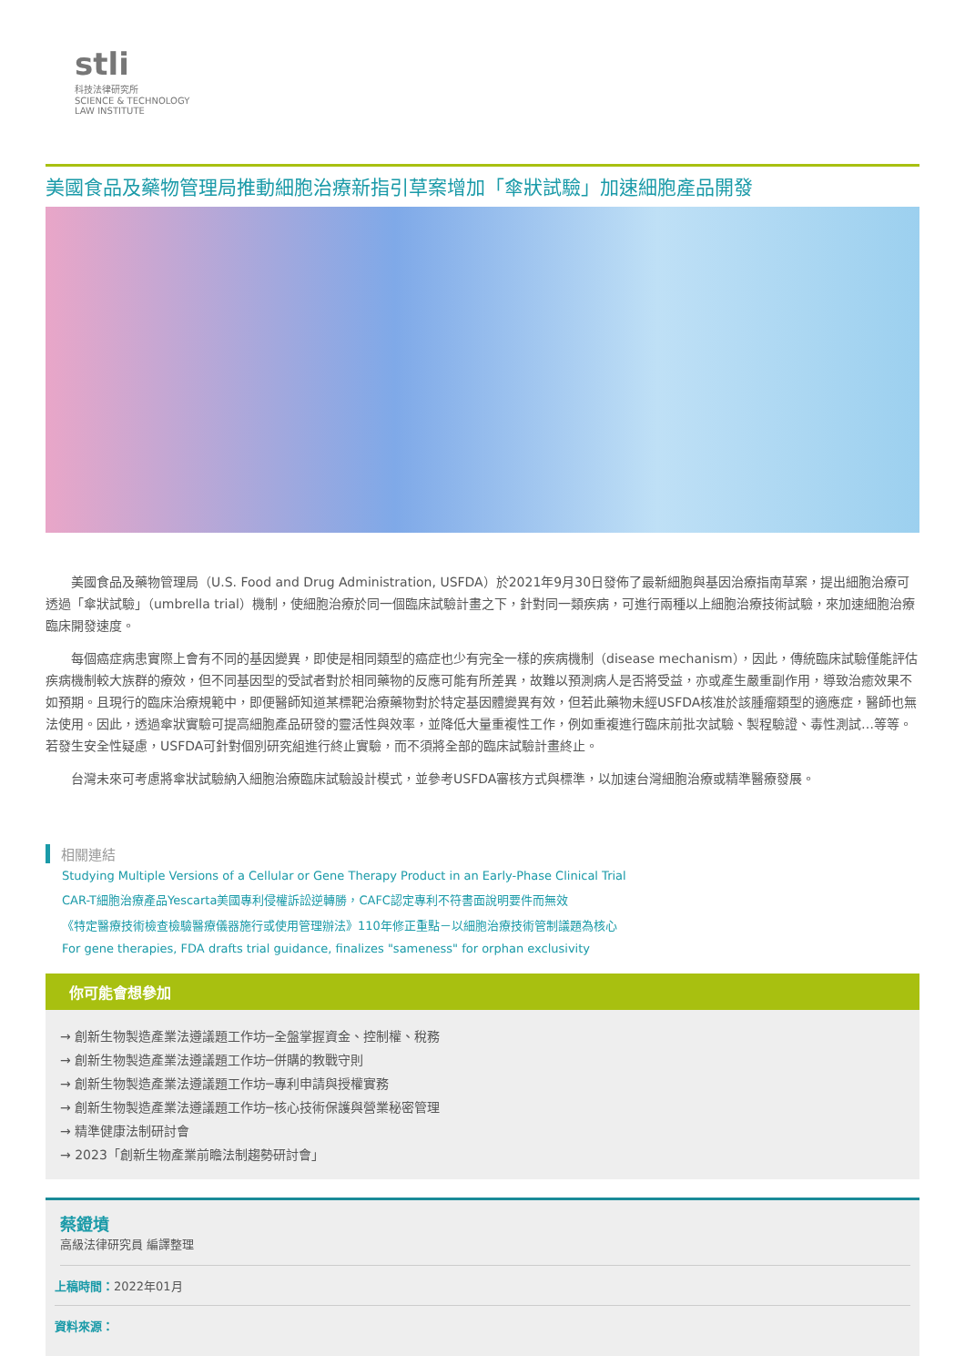stli
科技法律研究所
SCIENCE & TECHNOLOGY
LAW INSTITUTE
美國食品及藥物管理局推動細胞治療新指引草案增加「傘狀試驗」加速細胞產品開發
美國食品及藥物管理局（U.S. Food and Drug Administration, USFDA）於2021年9月30日發佈了最新細胞與基因治療指南草案，提出細胞治療可透過「傘狀試驗」（umbrella trial）機制，使細胞治療於同一個臨床試驗計畫之下，針對同一類疾病，可進行兩種以上細胞治療技術試驗，來加速細胞治療臨床開發速度。
每個癌症病患實際上會有不同的基因變異，即使是相同類型的癌症也少有完全一樣的疾病機制（disease mechanism），因此，傳統臨床試驗僅能評估疾病機制較大族群的療效，但不同基因型的受試者對於相同藥物的反應可能有所差異，故難以預測病人是否將受益，亦或產生嚴重副作用，導致治癒效果不如預期。且現行的臨床治療規範中，即便醫師知道某標靶治療藥物對於特定基因體變異有效，但若此藥物未經USFDA核准於該腫瘤類型的適應症，醫師也無法使用。因此，透過傘狀實驗可提高細胞產品研發的靈活性與效率，並降低大量重複性工作，例如重複進行臨床前批次試驗、製程驗證、毒性測試…等等。若發生安全性疑慮，USFDA可針對個別研究組進行終止實驗，而不須將全部的臨床試驗計畫終止。
台灣未來可考慮將傘狀試驗納入細胞治療臨床試驗設計模式，並參考USFDA審核方式與標準，以加速台灣細胞治療或精準醫療發展。
相關連結
Studying Multiple Versions of a Cellular or Gene Therapy Product in an Early-Phase Clinical Trial
CAR-T細胞治療產品Yescarta美國專利侵權訴訟逆轉勝，CAFC認定專利不符書面說明要件而無效
《特定醫療技術檢查檢驗醫療儀器施行或使用管理辦法》110年修正重點－以細胞治療技術管制議題為核心
For gene therapies, FDA drafts trial guidance, finalizes "sameness" for orphan exclusivity
你可能會想參加
→ 創新生物製造產業法遵議題工作坊─全盤掌握資金、控制權、稅務
→ 創新生物製造產業法遵議題工作坊─併購的教戰守則
→ 創新生物製造產業法遵議題工作坊─專利申請與授權實務
→ 創新生物製造產業法遵議題工作坊─核心技術保護與營業秘密管理
→ 精準健康法制研討會
→ 2023「創新生物產業前瞻法制趨勢研討會」
蔡鐙墳
高級法律研究員 編譯整理
上稿時間：2022年01月
資料來源：